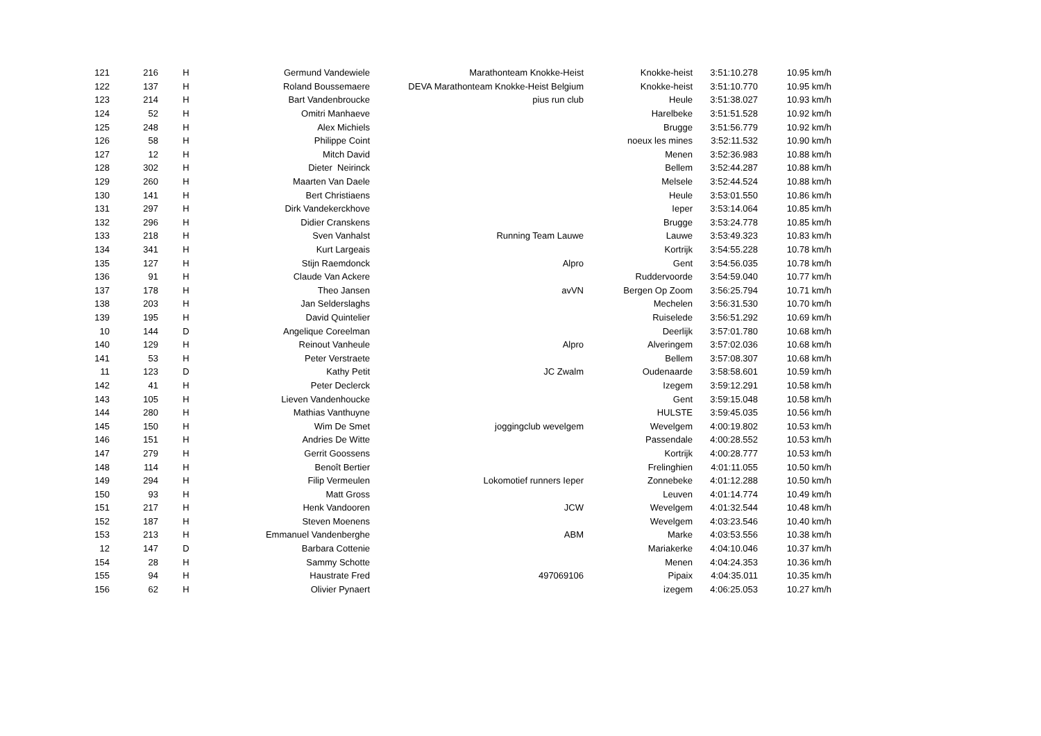| 121 | 216 | H | Germund Vandewiele | Marathonteam Knokke-Heist | Knokke-heist | 3:51:10.278 | 10.95 km/h |
| 122 | 137 | H | Roland Boussemaere | DEVA Marathonteam Knokke-Heist Belgium | Knokke-heist | 3:51:10.770 | 10.95 km/h |
| 123 | 214 | H | Bart Vandenbroucke | pius run club | Heule | 3:51:38.027 | 10.93 km/h |
| 124 | 52 | H | Omitri Manhaeve | | Harelbeke | 3:51:51.528 | 10.92 km/h |
| 125 | 248 | H | Alex Michiels | | Brugge | 3:51:56.779 | 10.92 km/h |
| 126 | 58 | H | Philippe Coint | | noeux les mines | 3:52:11.532 | 10.90 km/h |
| 127 | 12 | H | Mitch David | | Menen | 3:52:36.983 | 10.88 km/h |
| 128 | 302 | H | Dieter Neirinck | | Bellem | 3:52:44.287 | 10.88 km/h |
| 129 | 260 | H | Maarten Van Daele | | Melsele | 3:52:44.524 | 10.88 km/h |
| 130 | 141 | H | Bert Christiaens | | Heule | 3:53:01.550 | 10.86 km/h |
| 131 | 297 | H | Dirk Vandekerckhove | | Ieper | 3:53:14.064 | 10.85 km/h |
| 132 | 296 | H | Didier Cranskens | | Brugge | 3:53:24.778 | 10.85 km/h |
| 133 | 218 | H | Sven Vanhalst | Running Team Lauwe | Lauwe | 3:53:49.323 | 10.83 km/h |
| 134 | 341 | H | Kurt Largeais | | Kortrijk | 3:54:55.228 | 10.78 km/h |
| 135 | 127 | H | Stijn Raemdonck | Alpro | Gent | 3:54:56.035 | 10.78 km/h |
| 136 | 91 | H | Claude Van Ackere | | Ruddervoorde | 3:54:59.040 | 10.77 km/h |
| 137 | 178 | H | Theo Jansen | avVN | Bergen Op Zoom | 3:56:25.794 | 10.71 km/h |
| 138 | 203 | H | Jan Selderslaghs | | Mechelen | 3:56:31.530 | 10.70 km/h |
| 139 | 195 | H | David Quintelier | | Ruiselede | 3:56:51.292 | 10.69 km/h |
| 10 | 144 | D | Angelique Coreelman | | Deerlijk | 3:57:01.780 | 10.68 km/h |
| 140 | 129 | H | Reinout Vanheule | Alpro | Alveringem | 3:57:02.036 | 10.68 km/h |
| 141 | 53 | H | Peter Verstraete | | Bellem | 3:57:08.307 | 10.68 km/h |
| 11 | 123 | D | Kathy Petit | JC Zwalm | Oudenaarde | 3:58:58.601 | 10.59 km/h |
| 142 | 41 | H | Peter Declerck | | Izegem | 3:59:12.291 | 10.58 km/h |
| 143 | 105 | H | Lieven Vandenhoucke | | Gent | 3:59:15.048 | 10.58 km/h |
| 144 | 280 | H | Mathias Vanthuyne | | HULSTE | 3:59:45.035 | 10.56 km/h |
| 145 | 150 | H | Wim De Smet | joggingclub wevelgem | Wevelgem | 4:00:19.802 | 10.53 km/h |
| 146 | 151 | H | Andries De Witte | | Passendale | 4:00:28.552 | 10.53 km/h |
| 147 | 279 | H | Gerrit Goossens | | Kortrijk | 4:00:28.777 | 10.53 km/h |
| 148 | 114 | H | Benoît Bertier | | Frelinghien | 4:01:11.055 | 10.50 km/h |
| 149 | 294 | H | Filip Vermeulen | Lokomotief runners Ieper | Zonnebeke | 4:01:12.288 | 10.50 km/h |
| 150 | 93 | H | Matt Gross | | Leuven | 4:01:14.774 | 10.49 km/h |
| 151 | 217 | H | Henk Vandooren | JCW | Wevelgem | 4:01:32.544 | 10.48 km/h |
| 152 | 187 | H | Steven Moenens | | Wevelgem | 4:03:23.546 | 10.40 km/h |
| 153 | 213 | H | Emmanuel Vandenberghe | ABM | Marke | 4:03:53.556 | 10.38 km/h |
| 12 | 147 | D | Barbara Cottenie | | Mariakerke | 4:04:10.046 | 10.37 km/h |
| 154 | 28 | H | Sammy Schotte | | Menen | 4:04:24.353 | 10.36 km/h |
| 155 | 94 | H | Haustrate Fred | 497069106 | Pipaix | 4:04:35.011 | 10.35 km/h |
| 156 | 62 | H | Olivier Pynaert | | izegem | 4:06:25.053 | 10.27 km/h |